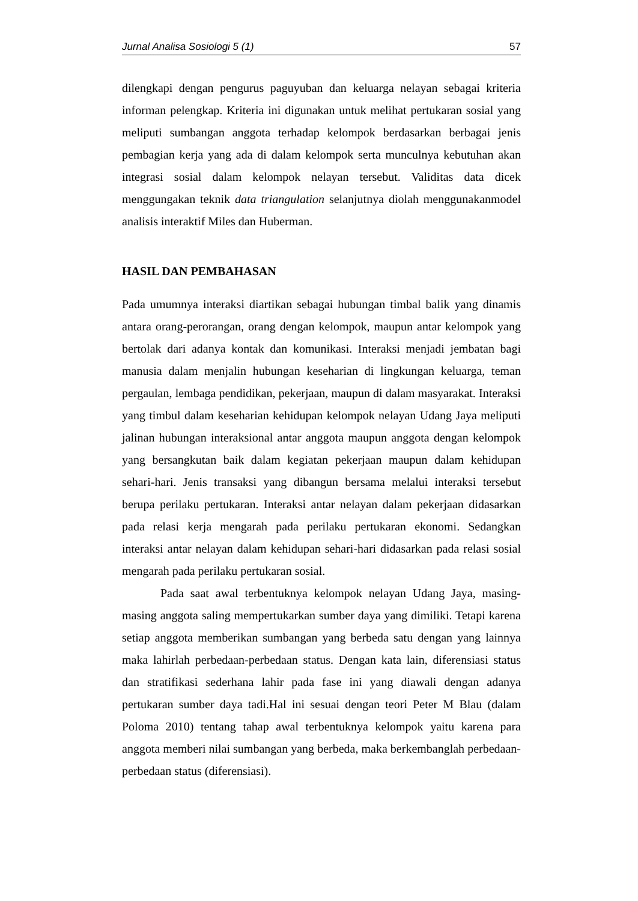Jurnal Analisa Sosiologi 5 (1) 57
dilengkapi dengan pengurus paguyuban dan keluarga nelayan sebagai kriteria informan pelengkap. Kriteria ini digunakan untuk melihat pertukaran sosial yang meliputi sumbangan anggota terhadap kelompok berdasarkan berbagai jenis pembagian kerja yang ada di dalam kelompok serta munculnya kebutuhan akan integrasi sosial dalam kelompok nelayan tersebut. Validitas data dicek menggungakan teknik data triangulation selanjutnya diolah menggunakanmodel analisis interaktif Miles dan Huberman.
HASIL DAN PEMBAHASAN
Pada umumnya interaksi diartikan sebagai hubungan timbal balik yang dinamis antara orang-perorangan, orang dengan kelompok, maupun antar kelompok yang bertolak dari adanya kontak dan komunikasi. Interaksi menjadi jembatan bagi manusia dalam menjalin hubungan keseharian di lingkungan keluarga, teman pergaulan, lembaga pendidikan, pekerjaan, maupun di dalam masyarakat. Interaksi yang timbul dalam keseharian kehidupan kelompok nelayan Udang Jaya meliputi jalinan hubungan interaksional antar anggota maupun anggota dengan kelompok yang bersangkutan baik dalam kegiatan pekerjaan maupun dalam kehidupan sehari-hari. Jenis transaksi yang dibangun bersama melalui interaksi tersebut berupa perilaku pertukaran. Interaksi antar nelayan dalam pekerjaan didasarkan pada relasi kerja mengarah pada perilaku pertukaran ekonomi. Sedangkan interaksi antar nelayan dalam kehidupan sehari-hari didasarkan pada relasi sosial mengarah pada perilaku pertukaran sosial.
Pada saat awal terbentuknya kelompok nelayan Udang Jaya, masing-masing anggota saling mempertukarkan sumber daya yang dimiliki. Tetapi karena setiap anggota memberikan sumbangan yang berbeda satu dengan yang lainnya maka lahirlah perbedaan-perbedaan status. Dengan kata lain, diferensiasi status dan stratifikasi sederhana lahir pada fase ini yang diawali dengan adanya pertukaran sumber daya tadi.Hal ini sesuai dengan teori Peter M Blau (dalam Poloma 2010) tentang tahap awal terbentuknya kelompok yaitu karena para anggota memberi nilai sumbangan yang berbeda, maka berkembanglah perbedaan-perbedaan status (diferensiasi).